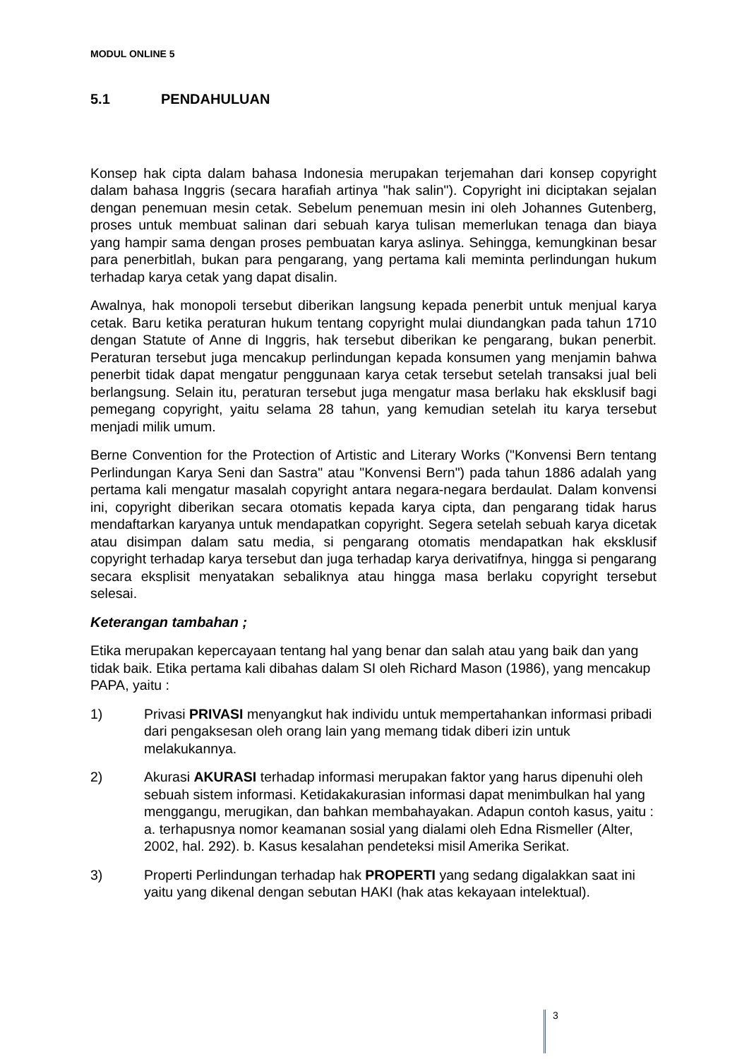MODUL ONLINE 5
5.1 PENDAHULUAN
Konsep hak cipta dalam bahasa Indonesia merupakan terjemahan dari konsep copyright dalam bahasa Inggris (secara harafiah artinya "hak salin"). Copyright ini diciptakan sejalan dengan penemuan mesin cetak. Sebelum penemuan mesin ini oleh Johannes Gutenberg, proses untuk membuat salinan dari sebuah karya tulisan memerlukan tenaga dan biaya yang hampir sama dengan proses pembuatan karya aslinya. Sehingga, kemungkinan besar para penerbitlah, bukan para pengarang, yang pertama kali meminta perlindungan hukum terhadap karya cetak yang dapat disalin.
Awalnya, hak monopoli tersebut diberikan langsung kepada penerbit untuk menjual karya cetak. Baru ketika peraturan hukum tentang copyright mulai diundangkan pada tahun 1710 dengan Statute of Anne di Inggris, hak tersebut diberikan ke pengarang, bukan penerbit. Peraturan tersebut juga mencakup perlindungan kepada konsumen yang menjamin bahwa penerbit tidak dapat mengatur penggunaan karya cetak tersebut setelah transaksi jual beli berlangsung. Selain itu, peraturan tersebut juga mengatur masa berlaku hak eksklusif bagi pemegang copyright, yaitu selama 28 tahun, yang kemudian setelah itu karya tersebut menjadi milik umum.
Berne Convention for the Protection of Artistic and Literary Works ("Konvensi Bern tentang Perlindungan Karya Seni dan Sastra" atau "Konvensi Bern") pada tahun 1886 adalah yang pertama kali mengatur masalah copyright antara negara-negara berdaulat. Dalam konvensi ini, copyright diberikan secara otomatis kepada karya cipta, dan pengarang tidak harus mendaftarkan karyanya untuk mendapatkan copyright. Segera setelah sebuah karya dicetak atau disimpan dalam satu media, si pengarang otomatis mendapatkan hak eksklusif copyright terhadap karya tersebut dan juga terhadap karya derivatifnya, hingga si pengarang secara eksplisit menyatakan sebaliknya atau hingga masa berlaku copyright tersebut selesai.
Keterangan tambahan ;
Etika merupakan kepercayaan tentang hal yang benar dan salah atau yang baik dan yang tidak baik. Etika pertama kali dibahas dalam SI oleh Richard Mason (1986), yang mencakup PAPA, yaitu :
1) Privasi PRIVASI menyangkut hak individu untuk mempertahankan informasi pribadi dari pengaksesan oleh orang lain yang memang tidak diberi izin untuk melakukannya.
2) Akurasi AKURASI terhadap informasi merupakan faktor yang harus dipenuhi oleh sebuah sistem informasi. Ketidakakurasian informasi dapat menimbulkan hal yang menggangu, merugikan, dan bahkan membahayakan. Adapun contoh kasus, yaitu : a. terhapusnya nomor keamanan sosial yang dialami oleh Edna Rismeller (Alter, 2002, hal. 292). b. Kasus kesalahan pendeteksi misil Amerika Serikat.
3) Properti Perlindungan terhadap hak PROPERTI yang sedang digalakkan saat ini yaitu yang dikenal dengan sebutan HAKI (hak atas kekayaan intelektual).
3